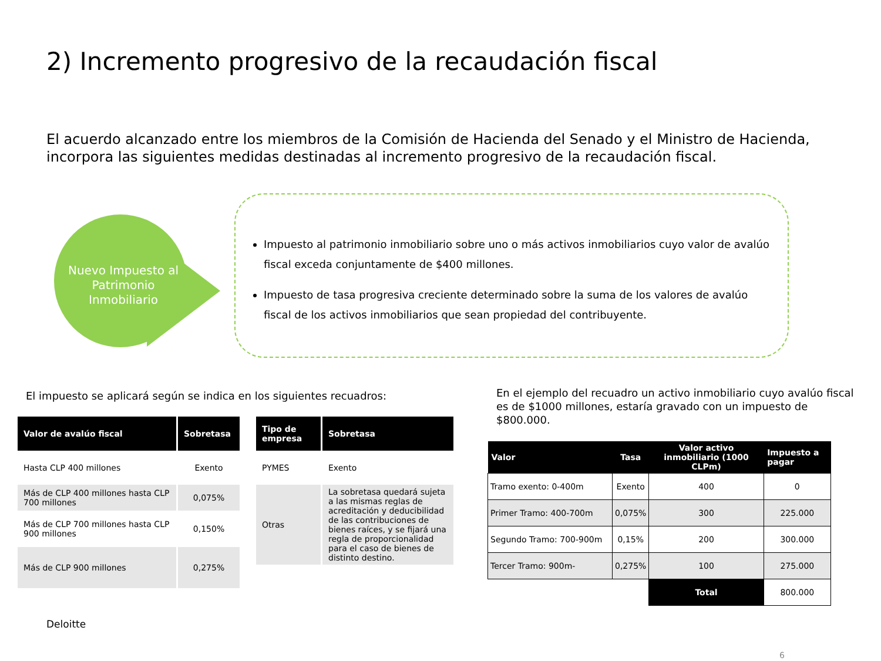2) Incremento progresivo de la recaudación fiscal
El acuerdo alcanzado entre los miembros de la Comisión de Hacienda del Senado y el Ministro de Hacienda, incorpora las siguientes medidas destinadas al incremento progresivo de la recaudación fiscal.
Nuevo Impuesto al Patrimonio Inmobiliario
Impuesto al patrimonio inmobiliario sobre uno o más activos inmobiliarios cuyo valor de avalúo fiscal exceda conjuntamente de $400 millones.
Impuesto de tasa progresiva creciente determinado sobre la suma de los valores de avalúo fiscal de los activos inmobiliarios que sean propiedad del contribuyente.
El impuesto se aplicará según se indica en los siguientes recuadros:
| Valor de avalúo fiscal | Sobretasa |
| --- | --- |
| Hasta CLP 400 millones | Exento |
| Más de CLP 400 millones hasta CLP 700 millones | 0,075% |
| Más de CLP 700 millones hasta CLP 900 millones | 0,150% |
| Más de CLP 900 millones | 0,275% |
| Tipo de empresa | Sobretasa |
| --- | --- |
| PYMES | Exento |
| Otras | La sobretasa quedará sujeta a las mismas reglas de acreditación y deducibilidad de las contribuciones de bienes raíces, y se fijará una regla de proporcionalidad para el caso de bienes de distinto destino. |
En el ejemplo del recuadro un activo inmobiliario cuyo avalúo fiscal es de $1000 millones, estaría gravado con un impuesto de $800.000.
| Valor | Tasa | Valor activo inmobiliario (1000 CLPm) | Impuesto a pagar |
| --- | --- | --- | --- |
| Tramo exento: 0-400m | Exento | 400 | 0 |
| Primer Tramo: 400-700m | 0,075% | 300 | 225.000 |
| Segundo Tramo: 700-900m | 0,15% | 200 | 300.000 |
| Tercer Tramo: 900m- | 0,275% | 100 | 275.000 |
| | | Total | 800.000 |
Deloitte
6